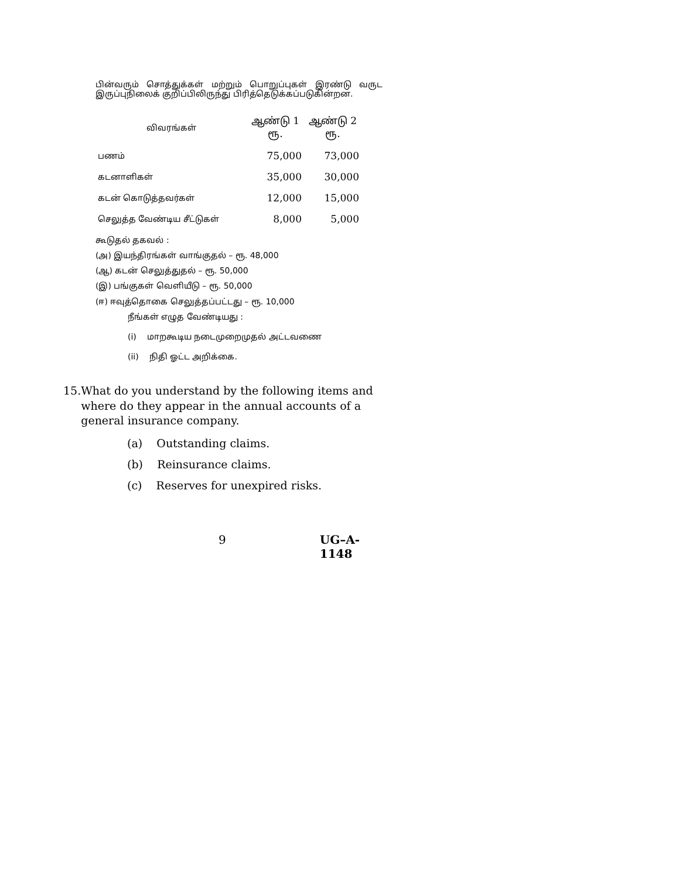பின்வரும் சொத்துக்கள் மற்றும் பொறுப்புகள் இரண்டு வருட இருப்புநிலைக் குறிப்பிலிருந்து பிரித்தெடுக்கப்படுகின்றன.
| விவரங்கள் | ஆண்டு 1 ரூ. | ஆண்டு 2 ரூ. |
| --- | --- | --- |
| பணம் | 75,000 | 73,000 |
| கடனாளிகள் | 35,000 | 30,000 |
| கடன் கொடுத்தவர்கள் | 12,000 | 15,000 |
| செலுத்த வேண்டிய சீட்டுகள் | 8,000 | 5,000 |
கூடுதல் தகவல் :
(அ) இயந்திரங்கள் வாங்குதல் – ரூ. 48,000
(ஆ) கடன் செலுத்துதல் – ரூ. 50,000
(இ) பங்குகள் வெளியீடு – ரூ. 50,000
(ஈ) ஈவுத்தொகை செலுத்தப்பட்டது – ரூ. 10,000
நீங்கள் எழுத வேண்டியது :
(i) மாறகூடிய நடைமுறைமுதல் அட்டவணை
(ii) நிதி ஓட்ட அறிக்கை.
15. What do you understand by the following items and where do they appear in the annual accounts of a general insurance company.
(a) Outstanding claims.
(b) Reinsurance claims.
(c) Reserves for unexpired risks.
9 UG–A-1148